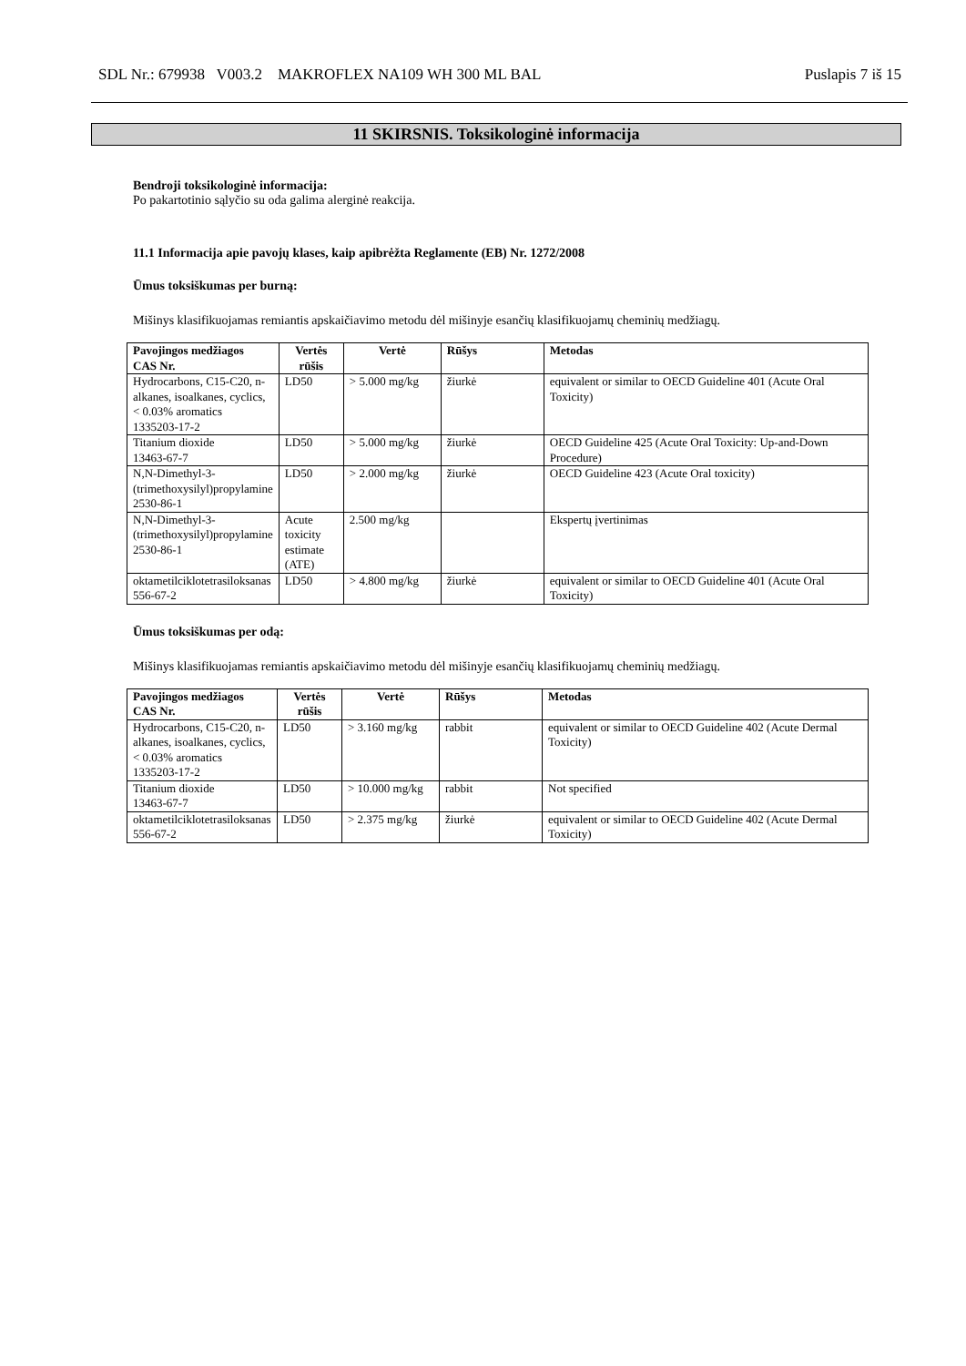SDL Nr.: 679938 V003.2 MAKROFLEX NA109 WH 300 ML BAL Puslapis 7 iš 15
11 SKIRSNIS. Toksikologinė informacija
Bendroji toksikologinė informacija:
Po pakartotinio sąlyčio su oda galima alerginė reakcija.
11.1 Informacija apie pavojų klases, kaip apibrėžta Reglamente (EB) Nr. 1272/2008
Ūmus toksiškumas per burną:
Mišinys klasifikuojamas remiantis apskaičiavimo metodu dėl mišinyje esančių klasifikuojamų cheminių medžiagų.
| Pavojingos medžiagos CAS Nr. | Vertės rūšis | Vertė | Rūšys | Metodas |
| --- | --- | --- | --- | --- |
| Hydrocarbons, C15-C20, n-alkanes, isoalkanes, cyclics, < 0.03% aromatics 1335203-17-2 | LD50 | > 5.000 mg/kg | žiurkė | equivalent or similar to OECD Guideline 401 (Acute Oral Toxicity) |
| Titanium dioxide 13463-67-7 | LD50 | > 5.000 mg/kg | žiurkė | OECD Guideline 425 (Acute Oral Toxicity: Up-and-Down Procedure) |
| N,N-Dimethyl-3-(trimethoxysilyl)propylamine 2530-86-1 | LD50 | > 2.000 mg/kg | žiurkė | OECD Guideline 423 (Acute Oral toxicity) |
| N,N-Dimethyl-3-(trimethoxysilyl)propylamine 2530-86-1 | Acute toxicity estimate (ATE) | 2.500 mg/kg | | Ekspertų įvertinimas |
| oktametilciklotetrasiloksanas 556-67-2 | LD50 | > 4.800 mg/kg | žiurkė | equivalent or similar to OECD Guideline 401 (Acute Oral Toxicity) |
Ūmus toksiškumas per odą:
Mišinys klasifikuojamas remiantis apskaičiavimo metodu dėl mišinyje esančių klasifikuojamų cheminių medžiagų.
| Pavojingos medžiagos CAS Nr. | Vertės rūšis | Vertė | Rūšys | Metodas |
| --- | --- | --- | --- | --- |
| Hydrocarbons, C15-C20, n-alkanes, isoalkanes, cyclics, < 0.03% aromatics 1335203-17-2 | LD50 | > 3.160 mg/kg | rabbit | equivalent or similar to OECD Guideline 402 (Acute Dermal Toxicity) |
| Titanium dioxide 13463-67-7 | LD50 | > 10.000 mg/kg | rabbit | Not specified |
| oktametilciklotetrasiloksanas 556-67-2 | LD50 | > 2.375 mg/kg | žiurkė | equivalent or similar to OECD Guideline 402 (Acute Dermal Toxicity) |